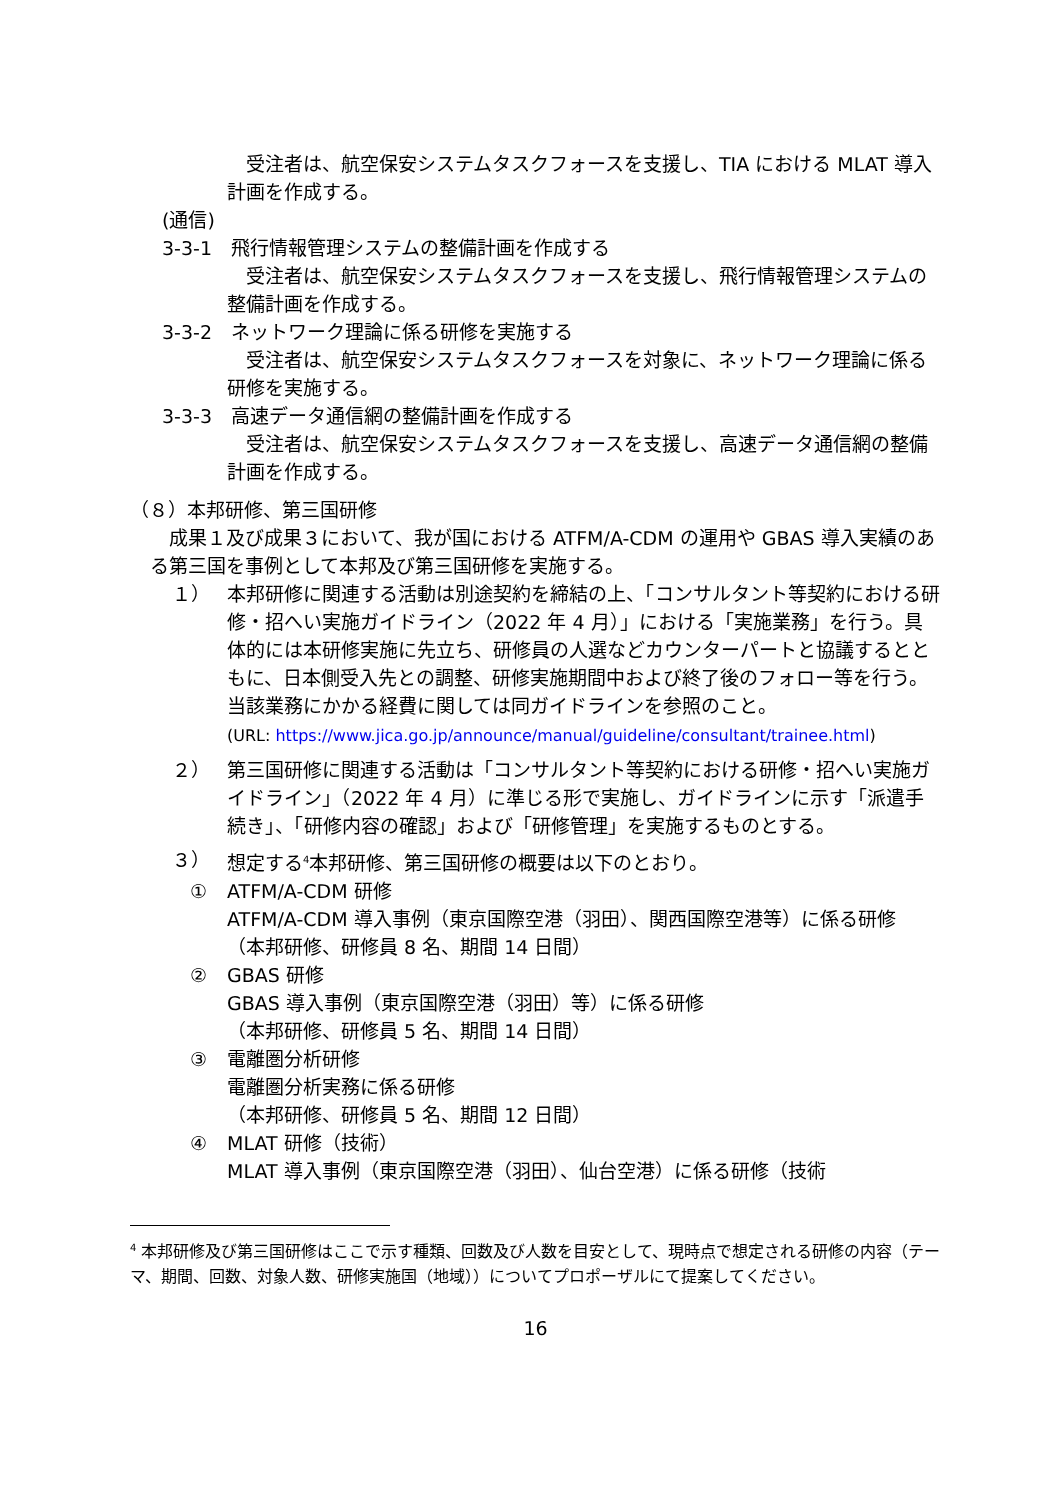受注者は、航空保安システムタスクフォースを支援し、TIA における MLAT 導入計画を作成する。
(通信)
3-3-1　飛行情報管理システムの整備計画を作成する
　受注者は、航空保安システムタスクフォースを支援し、飛行情報管理システムの整備計画を作成する。
3-3-2　ネットワーク理論に係る研修を実施する
　受注者は、航空保安システムタスクフォースを対象に、ネットワーク理論に係る研修を実施する。
3-3-3　高速データ通信網の整備計画を作成する
　受注者は、航空保安システムタスクフォースを支援し、高速データ通信網の整備計画を作成する。
（８）本邦研修、第三国研修
　成果１及び成果３において、我が国における ATFM/A-CDM の運用や GBAS 導入実績のある第三国を事例として本邦及び第三国研修を実施する。
１） 本邦研修に関連する活動は別途契約を締結の上、「コンサルタント等契約における研修・招へい実施ガイドライン（2022 年 4 月）」における「実施業務」を行う。具体的には本研修実施に先立ち、研修員の人選などカウンターパートと協議するとともに、日本側受入先との調整、研修実施期間中および終了後のフォロー等を行う。当該業務にかかる経費に関しては同ガイドラインを参照のこと。
(URL: https://www.jica.go.jp/announce/manual/guideline/consultant/trainee.html)
２） 第三国研修に関連する活動は「コンサルタント等契約における研修・招へい実施ガイドライン」（2022 年 4 月）に準じる形で実施し、ガイドラインに示す「派遣手続き」、「研修内容の確認」および「研修管理」を実施するものとする。
３） 想定する<sup>4</sup>本邦研修、第三国研修の概要は以下のとおり。
① ATFM/A-CDM 研修
ATFM/A-CDM 導入事例（東京国際空港（羽田）、関西国際空港等）に係る研修
（本邦研修、研修員 8 名、期間 14 日間）
② GBAS 研修
GBAS 導入事例（東京国際空港（羽田）等）に係る研修
（本邦研修、研修員 5 名、期間 14 日間）
③ 電離圏分析研修
電離圏分析実務に係る研修
（本邦研修、研修員 5 名、期間 12 日間）
④ MLAT 研修（技術）
MLAT 導入事例（東京国際空港（羽田）、仙台空港）に係る研修（技術
<sup>4</sup> 本邦研修及び第三国研修はここで示す種類、回数及び人数を目安として、現時点で想定される研修の内容（テーマ、期間、回数、対象人数、研修実施国（地域））についてプロポーザルにて提案してください。
16